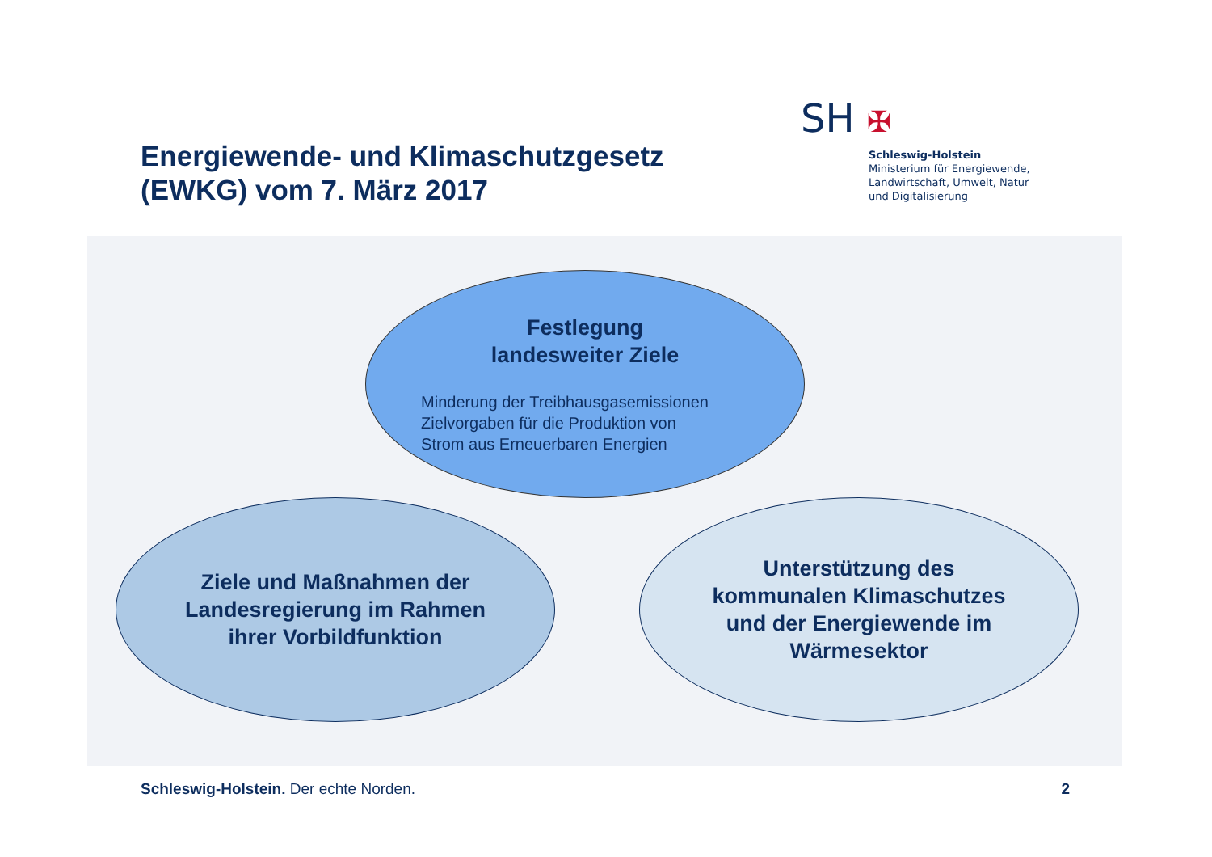Energiewende- und Klimaschutzgesetz
(EWKG) vom 7. März 2017
SH ✠
Schleswig-Holstein
Ministerium für Energiewende,
Landwirtschaft, Umwelt, Natur
und Digitalisierung
Festlegung
landesweiter Ziele
Minderung der Treibhausgasemissionen
Zielvorgaben für die Produktion von
Strom aus Erneuerbaren Energien
Ziele und Maßnahmen der
Landesregierung im Rahmen
ihrer Vorbildfunktion
Unterstützung des
kommunalen Klimaschutzes
und der Energiewende im
Wärmesektor
Schleswig-Holstein. Der echte Norden. 2